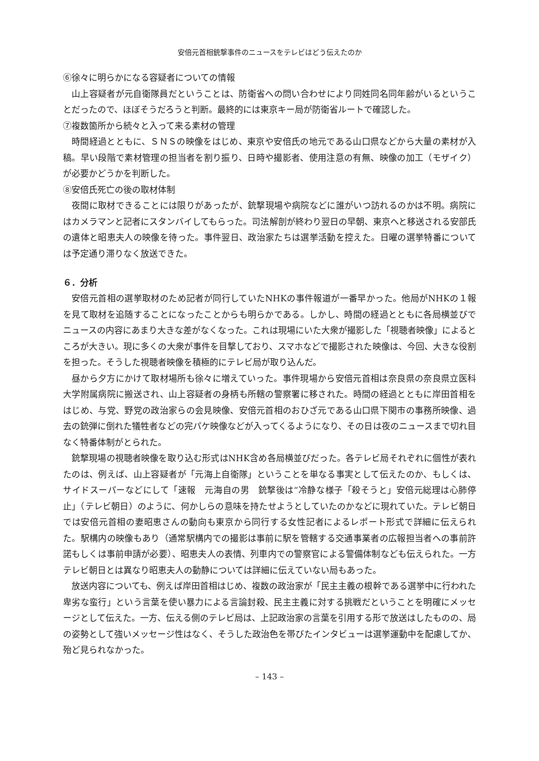安倍元首相銃撃事件のニュースをテレビはどう伝えたのか
⑥徐々に明らかになる容疑者についての情報
山上容疑者が元自衛隊員だということは、防衛省への問い合わせにより同姓同名同年齢がいるということだったので、ほぼそうだろうと判断。最終的には東京キー局が防衛省ルートで確認した。
⑦複数箇所から続々と入って来る素材の管理
時間経過とともに、ＳＮＳの映像をはじめ、東京や安倍氏の地元である山口県などから大量の素材が入稿。早い段階で素材管理の担当者を割り振り、日時や撮影者、使用注意の有無、映像の加工（モザイク）が必要かどうかを判断した。
⑧安倍氏死亡の後の取材体制
夜間に取材できることには限りがあったが、銃撃現場や病院などに誰がいつ訪れるのかは不明。病院にはカメラマンと記者にスタンバイしてもらった。司法解剖が終わり翌日の早朝、東京へと移送される安部氏の遺体と昭恵夫人の映像を待った。事件翌日、政治家たちは選挙活動を控えた。日曜の選挙特番については予定通り滞りなく放送できた。
６．分析
安倍元首相の選挙取材のため記者が同行していたNHKの事件報道が一番早かった。他局がNHKの１報を見て取材を追随することになったことからも明らかである。しかし、時間の経過とともに各局横並びでニュースの内容にあまり大きな差がなくなった。これは現場にいた大衆が撮影した「視聴者映像」によるところが大きい。現に多くの大衆が事件を目撃しており、スマホなどで撮影された映像は、今回、大きな役割を担った。そうした視聴者映像を積極的にテレビ局が取り込んだ。
昼から夕方にかけて取材場所も徐々に増えていった。事件現場から安倍元首相は奈良県の奈良県立医科大学附属病院に搬送され、山上容疑者の身柄も所轄の警察署に移された。時間の経過とともに岸田首相をはじめ、与党、野党の政治家らの会見映像、安倍元首相のおひざ元である山口県下関市の事務所映像、過去の銃弾に倒れた犠牲者などの完パケ映像などが入ってくるようになり、その日は夜のニュースまで切れ目なく特番体制がとられた。
銃撃現場の視聴者映像を取り込む形式はNHK含め各局横並びだった。各テレビ局それぞれに個性が表れたのは、例えば、山上容疑者が「元海上自衛隊」ということを単なる事実として伝えたのか、もしくは、サイドスーパーなどにして「速報　元海自の男　銃撃後は“冷静な様子「殺そうと」安倍元総理は心肺停止」（テレビ朝日）のように、何かしらの意味を持たせようとしていたのかなどに現れていた。テレビ朝日では安倍元首相の妻昭恵さんの動向も東京から同行する女性記者によるレポート形式で詳細に伝えられた。駅構内の映像もあり（通常駅構内での撮影は事前に駅を管轄する交通事業者の広報担当者への事前許諾もしくは事前申請が必要）、昭恵夫人の表情、列車内での警察官による警備体制なども伝えられた。一方テレビ朝日とは異なり昭恵夫人の動静については詳細に伝えていない局もあった。
放送内容についても、例えば岸田首相はじめ、複数の政治家が「民主主義の根幹である選挙中に行われた卑劣な蛮行」という言葉を使い暴力による言論封殺、民主主義に対する挑戦だということを明確にメッセージとして伝えた。一方、伝える側のテレビ局は、上記政治家の言葉を引用する形で放送はしたものの、局の姿勢として強いメッセージ性はなく、そうした政治色を帯びたインタビューは選挙運動中を配慮してか、殆ど見られなかった。
– 143 –